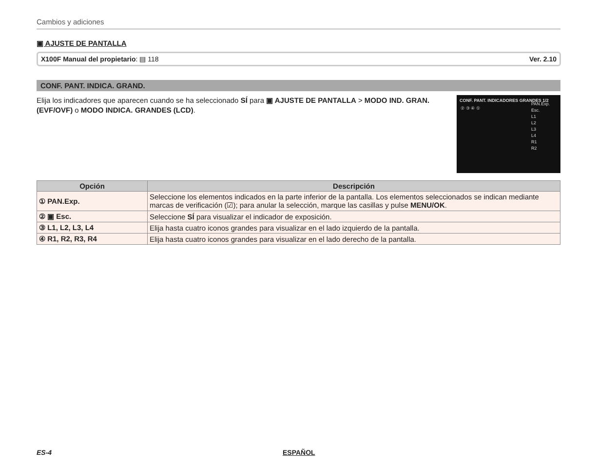Cambios y adiciones
▣ AJUSTE DE PANTALLA
X100F Manual del propietario: ▤ 118 Ver. 2.10
CONF. PANT. INDICA. GRAND.
Elija los indicadores que aparecen cuando se ha seleccionado SÍ para ▣ AJUSTE DE PANTALLA > MODO IND. GRAN.(EVF/OVF) o MODO INDICA. GRANDES (LCD).
CONF. PANT. INDICADORES GRANDES 1/2
② ③ ④ ①
PAN.Exp.
Esc.
L1
L2
L3
L4
R1
R2
| Opción | Descripción |
| --- | --- |
| ① PAN.Exp. | Seleccione los elementos indicados en la parte inferior de la pantalla. Los elementos seleccionados se indican mediante marcas de verificación (☑); para anular la selección, marque las casillas y pulse MENU/OK . |
| ② ▣ Esc. | Seleccione SÍ para visualizar el indicador de exposición. |
| ③ L1, L2, L3, L4 | Elija hasta cuatro iconos grandes para visualizar en el lado izquierdo de la pantalla. |
| ④ R1, R2, R3, R4 | Elija hasta cuatro iconos grandes para visualizar en el lado derecho de la pantalla. |
ES-4 ESPAÑOL